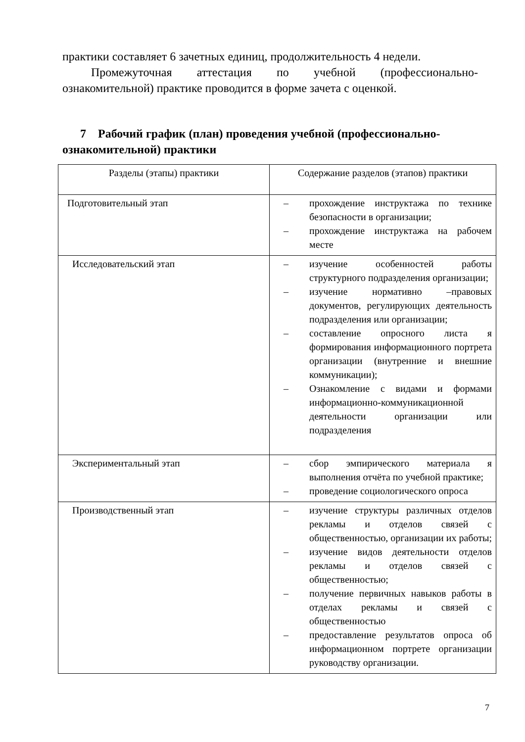практики составляет 6 зачетных единиц, продолжительность 4 недели.
Промежуточная аттестация по учебной (профессионально-ознакомительной) практике проводится в форме зачета с оценкой.
7 Рабочий график (план) проведения учебной (профессионально-ознакомительной) практики
| Разделы (этапы) практики | Содержание разделов (этапов) практики |
| Подготовительный этап | – прохождение инструктажа по технике безопасности в организации; – прохождение инструктажа на рабочем месте |
| Исследовательский этап | – изучение особенностей работы структурного подразделения организации; – изучение нормативно –правовых документов, регулирующих деятельность подразделения или организации; – составление опросного листа я формирования информационного портрета организации (внутренние и внешние коммуникации); – Ознакомление с видами и формами информационно-коммуникационной деятельности организации или подразделения |
| Экспериментальный этап | – сбор эмпирического материала я выполнения отчёта по учебной практике; – проведение социологического опроса |
| Производственный этап | – изучение структуры различных отделов рекламы и отделов связей с общественностью, организации их работы; – изучение видов деятельности отделов рекламы и отделов связей с общественностью; – получение первичных навыков работы в отделах рекламы и связей с общественностью – предоставление результатов опроса об информационном портрете организации руководству организации. |
7